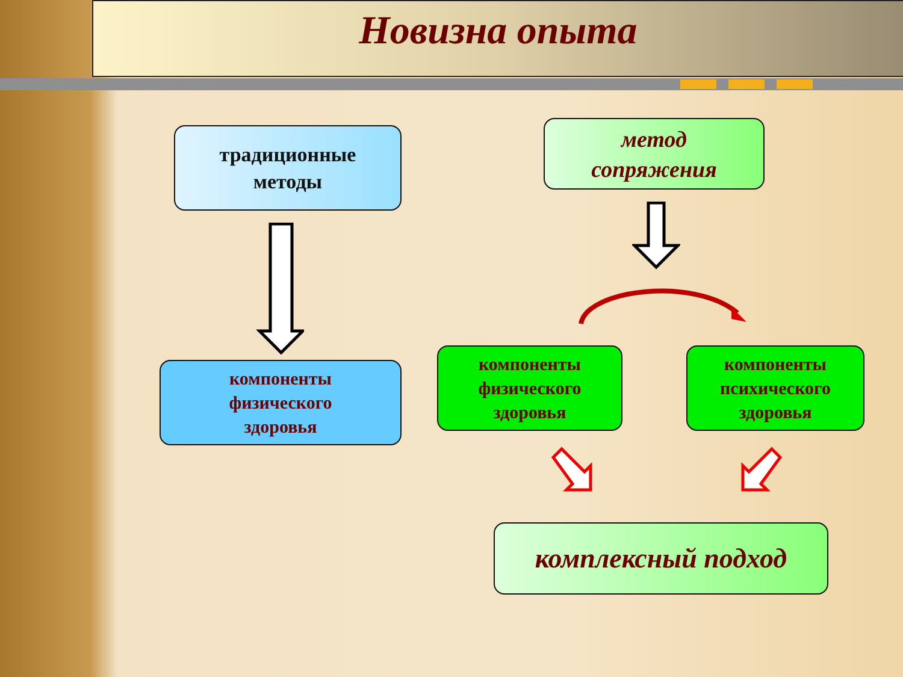Новизна опыта
традиционные
методы
метод
сопряжения
компоненты
физического
здоровья
компоненты
физического
здоровья
компоненты
психического
здоровья
комплексный подход